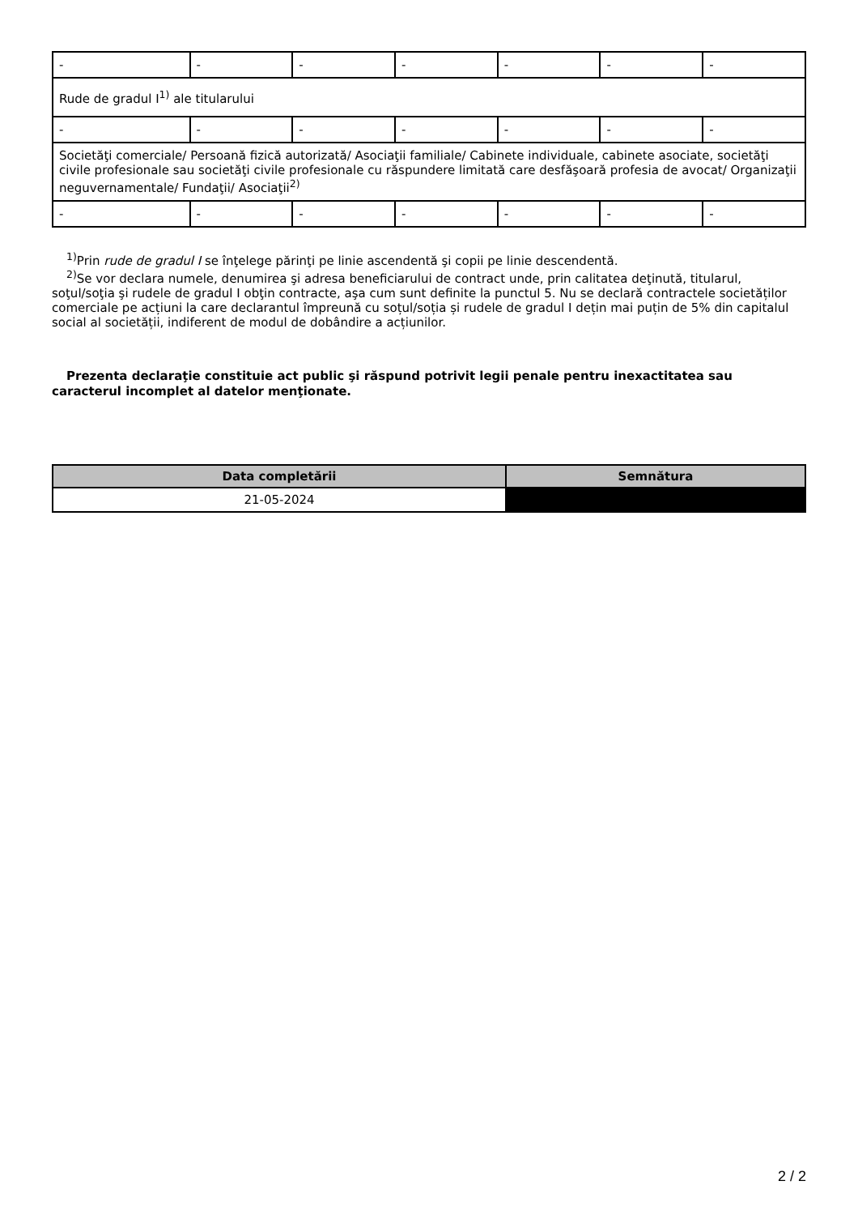| - | - | - | - | - | - | - |
| Rude de gradul I<sup>1)</sup> ale titularului | | | | | | |
| - | - | - | - | - | - | - |
| Societăţi comerciale/ Persoană fizică autorizată/ Asociaţii familiale/ Cabinete individuale, cabinete asociate, societăţi civile profesionale sau societăţi civile profesionale cu răspundere limitată care desfăşoară profesia de avocat/ Organizaţii neguvernamentale/ Fundaţii/ Asociaţii<sup>2)</sup> | | | | | | |
| - | - | - | - | - | - | - |
<sup>1)</sup> Prin rude de gradul I se înţelege părinţi pe linie ascendentă şi copii pe linie descendentă.
<sup>2)</sup> Se vor declara numele, denumirea şi adresa beneficiarului de contract unde, prin calitatea deţinută, titularul, soţul/soţia şi rudele de gradul I obţin contracte, aşa cum sunt definite la punctul 5. Nu se declară contractele societăților comerciale pe acțiuni la care declarantul împreună cu soțul/soția și rudele de gradul I dețin mai puțin de 5% din capitalul social al societății, indiferent de modul de dobândire a acțiunilor.
Prezenta declaraţie constituie act public şi răspund potrivit legii penale pentru inexactitatea sau caracterul incomplet al datelor menţionate.
| Data completării | Semnătura |
| --- | --- |
| 21-05-2024 | |
2 / 2